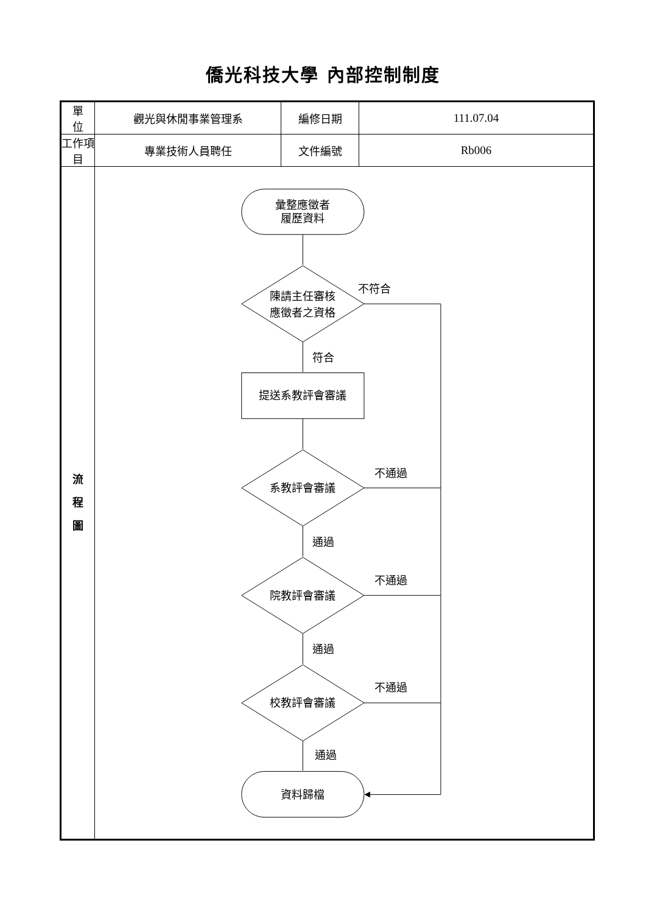僑光科技大學 內部控制制度
| 單 位 | 觀光與休閒事業管理系 | 編修日期 | 111.07.04 |
| 工作項目 | 專業技術人員聘任 | 文件編號 | Rb006 |
| 流 程 圖 | 彙整應徵者 履歷資料 陳請主任審核 應徵者之資格 不符合 符合 提送系教評會審議 系教評會審議 不通過 通過 院教評會審議 不通過 通過 校教評會審議 不通過 通過 資料歸檔 | | |